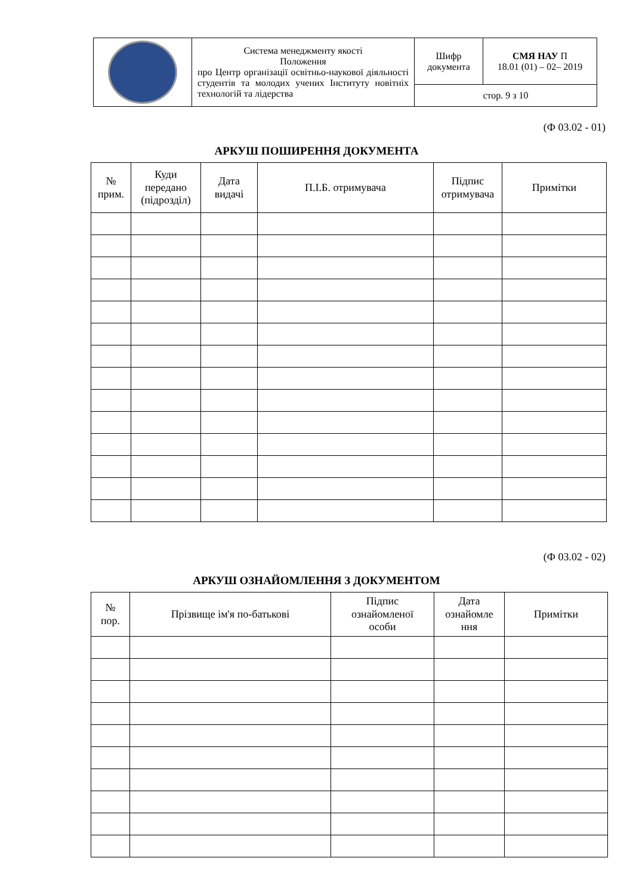| | Система менеджменту якості Положення про Центр організації освітньо-наукової діяльності студентів та молодих учених Інституту новітніх технологій та лідерства | Шифр документа | СМЯ НАУ П 18.01 (01) – 02– 2019 |
| | | стор. 9 з 10 | |
(Ф 03.02 - 01)
АРКУШ ПОШИРЕННЯ ДОКУМЕНТА
| № прим. | Куди передано (підрозділ) | Дата видачі | П.І.Б. отримувача | Підпис отримувача | Примітки |
| --- | --- | --- | --- | --- | --- |
(Ф 03.02 - 02)
АРКУШ ОЗНАЙОМЛЕННЯ З ДОКУМЕНТОМ
| № пор. | Прізвище ім'я по-батькові | Підпис ознайомленої особи | Дата ознайомле ння | Примітки |
| --- | --- | --- | --- | --- |